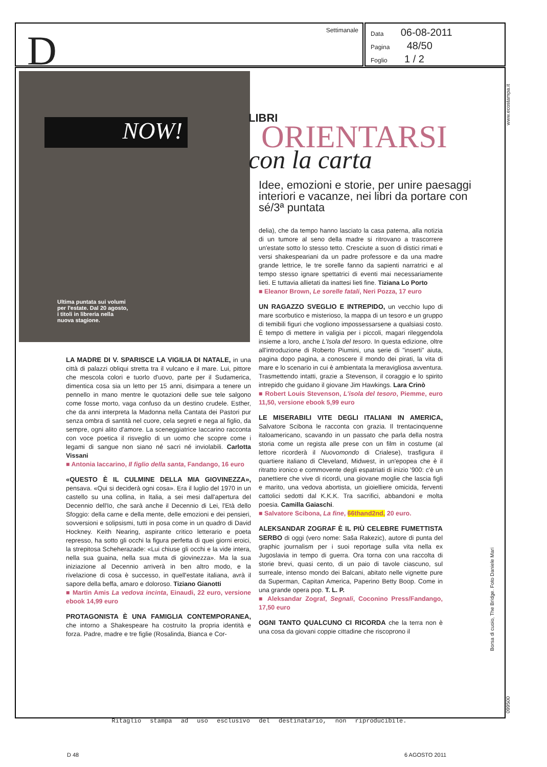D Settimanale
Data 06-08-2011
Pagina 48/50
Foglio 1 / 2
NOW!
Ultima puntata sui volumi per l'estate. Dal 20 agosto, i titoli in libreria nella nuova stagione.
LIBRI
ORIENTARSI
con la carta
Idee, emozioni e storie, per unire paesaggi interiori e vacanze, nei libri da portare con sé/3ª puntata
LA MADRE DI V. SPARISCE LA VIGILIA DI NATALE,
in una città di palazzi obliqui stretta tra il vulcano e il mare. Lui, pittore che mescola colori e tuorlo d'uovo, parte per il Sudamerica, dimentica cosa sia un letto per 15 anni, disimpara a tenere un pennello in mano mentre le quotazioni delle sue tele salgono come fosse morto, vaga confuso da un destino crudele. Esther, che da anni interpreta la Madonna nella Cantata dei Pastori pur senza ombra di santità nel cuore, cela segreti e nega al figlio, da sempre, ogni alito d'amore. La sceneggiatrice Iaccarino racconta con voce poetica il risveglio di un uomo che scopre come i legami di sangue non siano né sacri né inviolabili. Carlotta Vissani
■ Antonia Iaccarino, Il figlio della santa, Fandango, 16 euro
«QUESTO È IL CULMINE DELLA MIA GIOVINEZZA»,
pensava. «Qui si deciderà ogni cosa». Era il luglio del 1970 in un castello su una collina, in Italia, a sei mesi dall'apertura del Decennio dell'Io, che sarà anche il Decennio di Lei, l'Età dello Sfoggio: della carne e della mente, delle emozioni e dei pensieri, sovversioni e solipsismi, tutti in posa come in un quadro di David Hockney. Keith Nearing, aspirante critico letterario e poeta represso, ha sotto gli occhi la figura perfetta di quei giorni eroici, la strepitosa Scheherazade: «Lui chiuse gli occhi e la vide intera, nella sua guaina, nella sua muta di giovinezza». Ma la sua iniziazione al Decennio arriverà in ben altro modo, e la rivelazione di cosa è successo, in quell'estate italiana, avrà il sapore della beffa, amaro e doloroso. Tiziano Gianotti
■ Martin Amis La vedova incinta, Einaudi, 22 euro, versione ebook 14,99 euro
PROTAGONISTA È UNA FAMIGLIA CONTEMPORANEA,
che intorno a Shakespeare ha costruito la propria identità e forza. Padre, madre e tre figlie (Rosalinda, Bianca e Cor-
delia), che da tempo hanno lasciato la casa paterna, alla notizia di un tumore al seno della madre si ritrovano a trascorrere un'estate sotto lo stesso tetto. Cresciute a suon di distici rimati e versi shakespeariani da un padre professore e da una madre grande lettrice, le tre sorelle fanno da sapienti narratrici e al tempo stesso ignare spettatrici di eventi mai necessariamente lieti. E tuttavia allietati da inattesi lieti fine. Tiziana Lo Porto
■ Eleanor Brown, Le sorelle fatali, Neri Pozza, 17 euro
UN RAGAZZO SVEGLIO E INTREPIDO,
un vecchio lupo di mare scorbutico e misterioso, la mappa di un tesoro e un gruppo di temibili figuri che vogliono impossessarsene a qualsiasi costo. È tempo di mettere in valigia per i piccoli, magari rileggendola insieme a loro, anche L'Isola del tesoro. In questa edizione, oltre all'introduzione di Roberto Piumini, una serie di "inserti" aiuta, pagina dopo pagina, a conoscere il mondo dei pirati, la vita di mare e lo scenario in cui è ambientata la meravigliosa avventura. Trasmettendo intatti, grazie a Stevenson, il coraggio e lo spirito intrepido che guidano il giovane Jim Hawkings. Lara Crinò
■ Robert Louis Stevenson, L'isola del tesoro, Piemme, euro 11,50, versione ebook 5,99 euro
LE MISERABILI VITE DEGLI ITALIANI IN AMERICA,
Salvatore Scibona le racconta con grazia. Il trentacinquenne italoamericano, scavando in un passato che parla della nostra storia come un regista alle prese con un film in costume (al lettore ricorderà il Nuovomondo di Crialese), trasfigura il quartiere italiano di Cleveland, Midwest, in un'epopea che è il ritratto ironico e commovente degli espatriati di inizio '900: c'è un panettiere che vive di ricordi, una giovane moglie che lascia figli e marito, una vedova abortista, un gioielliere omicida, ferventi cattolici sedotti dal K.K.K. Tra sacrifici, abbandoni e molta poesia. Camilla Gaiaschi.
■ Salvatore Scibona, La fine, 66thand2nd, 20 euro.
ALEKSANDAR ZOGRAF È IL PIÙ CELEBRE FUMETTISTA SERBO
di oggi (vero nome: Saša Rakezic), autore di punta del graphic journalism per i suoi reportage sulla vita nella ex Jugoslavia in tempo di guerra. Ora torna con una raccolta di storie brevi, quasi cento, di un paio di tavole ciascuno, sul surreale, intenso mondo dei Balcani, abitato nelle vignette pure da Superman, Capitan America, Paperino Betty Boop. Come in una grande opera pop. T. L. P.
■ Aleksandar Zograf, Segnali, Coconino Press/Fandango, 17,50 euro
OGNI TANTO QUALCUNO CI RICORDA
che la terra non è una cosa da giovani coppie cittadine che riscoprono il
D 48 6 AGOSTO 2011
Borsa di cuoio, The Bridge. Foto Daniele Mari
www.ecostampa.it
099500
Ritaglio stampa ad uso esclusivo del destinatario, non riproducibile.